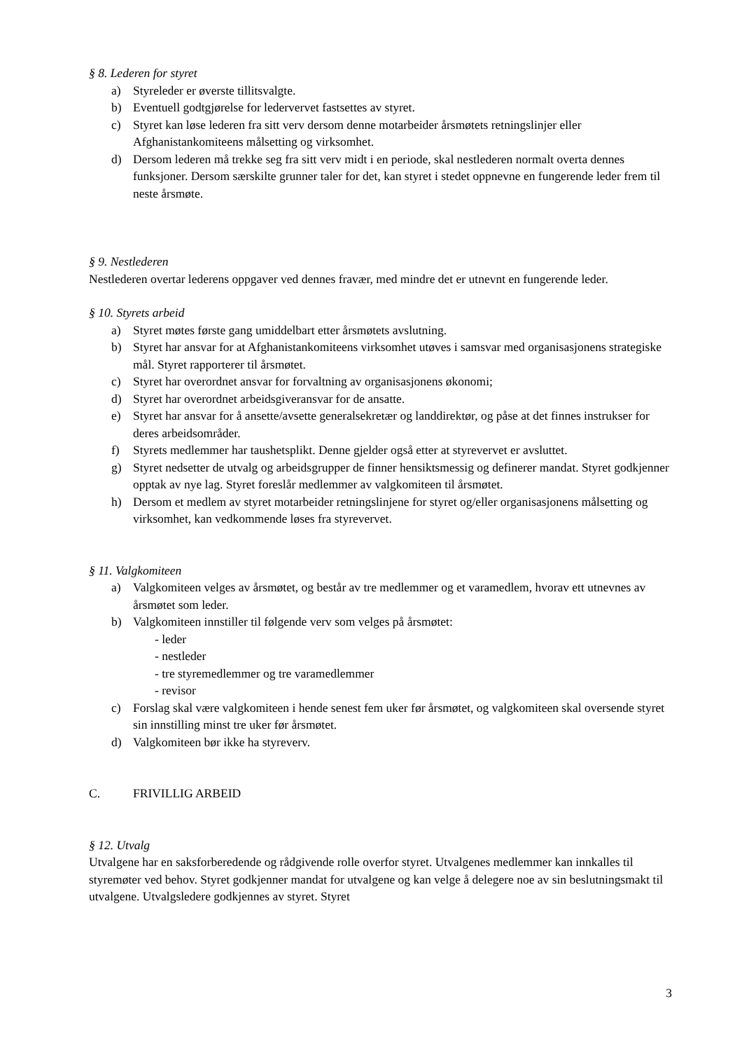§ 8. Lederen for styret
a) Styreleder er øverste tillitsvalgte.
b) Eventuell godtgjørelse for ledervervet fastsettes av styret.
c) Styret kan løse lederen fra sitt verv dersom denne motarbeider årsmøtets retningslinjer eller Afghanistankomiteens målsetting og virksomhet.
d) Dersom lederen må trekke seg fra sitt verv midt i en periode, skal nestlederen normalt overta dennes funksjoner. Dersom særskilte grunner taler for det, kan styret i stedet oppnevne en fungerende leder frem til neste årsmøte.
§ 9. Nestlederen
Nestlederen overtar lederens oppgaver ved dennes fravær, med mindre det er utnevnt en fungerende leder.
§ 10. Styrets arbeid
a) Styret møtes første gang umiddelbart etter årsmøtets avslutning.
b) Styret har ansvar for at Afghanistankomiteens virksomhet utøves i samsvar med organisasjonens strategiske mål. Styret rapporterer til årsmøtet.
c) Styret har overordnet ansvar for forvaltning av organisasjonens økonomi;
d) Styret har overordnet arbeidsgiveransvar for de ansatte.
e) Styret har ansvar for å ansette/avsette generalsekretær og landdirektør, og påse at det finnes instrukser for deres arbeidsområder.
f) Styrets medlemmer har taushetsplikt. Denne gjelder også etter at styrevervet er avsluttet.
g) Styret nedsetter de utvalg og arbeidsgrupper de finner hensiktsmessig og definerer mandat. Styret godkjenner opptak av nye lag. Styret foreslår medlemmer av valgkomiteen til årsmøtet.
h) Dersom et medlem av styret motarbeider retningslinjene for styret og/eller organisasjonens målsetting og virksomhet, kan vedkommende løses fra styrevervet.
§ 11. Valgkomiteen
a) Valgkomiteen velges av årsmøtet, og består av tre medlemmer og et varamedlem, hvorav ett utnevnes av årsmøtet som leder.
b) Valgkomiteen innstiller til følgende verv som velges på årsmøtet:
- leder
- nestleder
- tre styremedlemmer og tre varamedlemmer
- revisor
c) Forslag skal være valgkomiteen i hende senest fem uker før årsmøtet, og valgkomiteen skal oversende styret sin innstilling minst tre uker før årsmøtet.
d) Valgkomiteen bør ikke ha styreverv.
C. FRIVILLIG ARBEID
§ 12. Utvalg
Utvalgene har en saksforberedende og rådgivende rolle overfor styret. Utvalgenes medlemmer kan innkalles til styremøter ved behov. Styret godkjenner mandat for utvalgene og kan velge å delegere noe av sin beslutningsmakt til utvalgene. Utvalgsledere godkjennes av styret. Styret
3